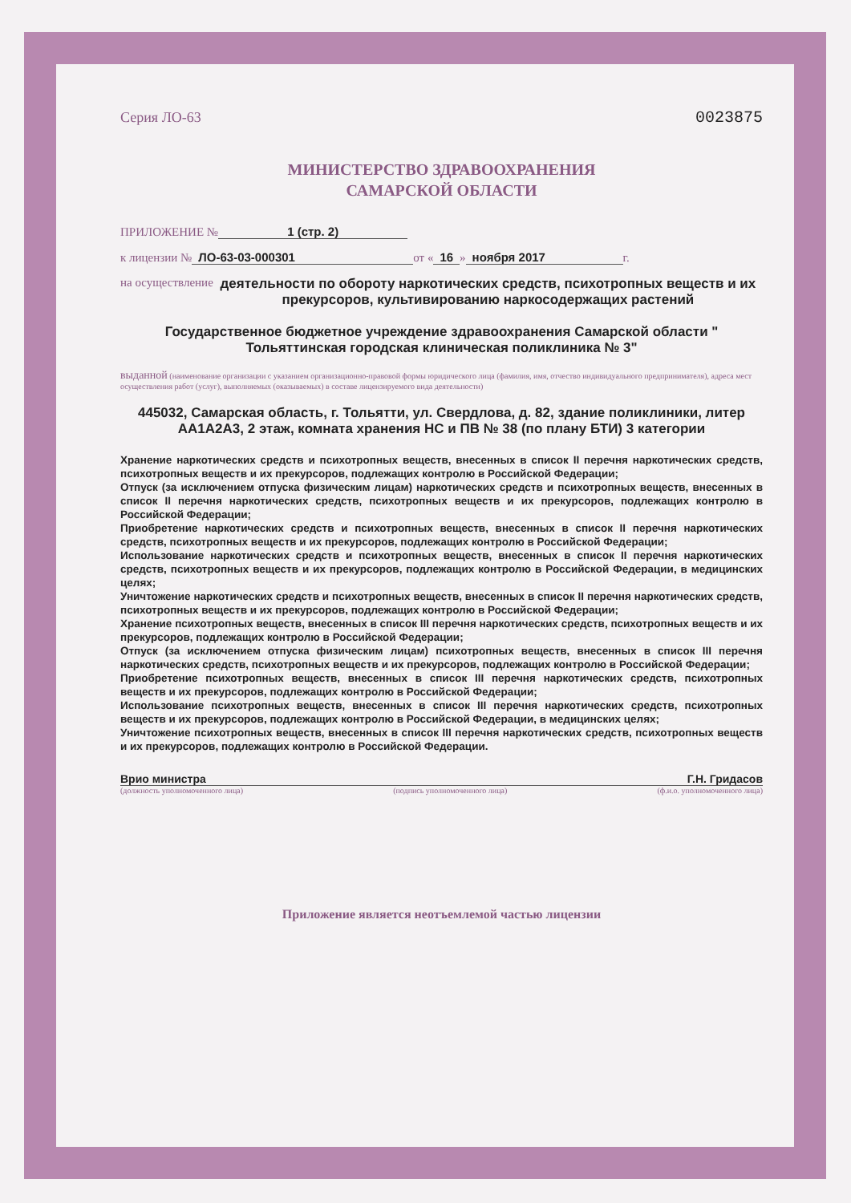Серия ЛО-63 0023875
МИНИСТЕРСТВО ЗДРАВООХРАНЕНИЯ
САМАРСКОЙ ОБЛАСТИ
ПРИЛОЖЕНИЕ № 1 (стр. 2)
к лицензии № ЛО-63-03-000301 от « 16 » ноября 2017 г.
на осуществление деятельности по обороту наркотических средств, психотропных веществ и их прекурсоров, культивированию наркосодержащих растений
Государственное бюджетное учреждение здравоохранения Самарской области " Тольяттинская городская клиническая поликлиника № 3"
выданной (наименование организации с указанием организационно-правовой формы юридического лица (фамилия, имя, отчество индивидуального предпринимателя), адреса мест осуществления работ (услуг), выполняемых (оказываемых) в составе лицензируемого вида деятельности)
445032, Самарская область, г. Тольятти, ул. Свердлова, д. 82, здание поликлиники, литер АА1А2А3, 2 этаж, комната хранения НС и ПВ № 38 (по плану БТИ) 3 категории
Хранение наркотических средств и психотропных веществ, внесенных в список II перечня наркотических средств, психотропных веществ и их прекурсоров, подлежащих контролю в Российской Федерации;
Отпуск (за исключением отпуска физическим лицам) наркотических средств и психотропных веществ, внесенных в список II перечня наркотических средств, психотропных веществ и их прекурсоров, подлежащих контролю в Российской Федерации;
Приобретение наркотических средств и психотропных веществ, внесенных в список II перечня наркотических средств, психотропных веществ и их прекурсоров, подлежащих контролю в Российской Федерации;
Использование наркотических средств и психотропных веществ, внесенных в список II перечня наркотических средств, психотропных веществ и их прекурсоров, подлежащих контролю в Российской Федерации, в медицинских целях;
Уничтожение наркотических средств и психотропных веществ, внесенных в список II перечня наркотических средств, психотропных веществ и их прекурсоров, подлежащих контролю в Российской Федерации;
Хранение психотропных веществ, внесенных в список III перечня наркотических средств, психотропных веществ и их прекурсоров, подлежащих контролю в Российской Федерации;
Отпуск (за исключением отпуска физическим лицам) психотропных веществ, внесенных в список III перечня наркотических средств, психотропных веществ и их прекурсоров, подлежащих контролю в Российской Федерации;
Приобретение психотропных веществ, внесенных в список III перечня наркотических средств, психотропных веществ и их прекурсоров, подлежащих контролю в Российской Федерации;
Использование психотропных веществ, внесенных в список III перечня наркотических средств, психотропных веществ и их прекурсоров, подлежащих контролю в Российской Федерации, в медицинских целях;
Уничтожение психотропных веществ, внесенных в список III перечня наркотических средств, психотропных веществ и их прекурсоров, подлежащих контролю в Российской Федерации.
Врио министра Г.Н. Гридасов
(должность уполномоченного лица) (подпись уполномоченного лица) (ф.и.о. уполномоченного лица)
Приложение является неотъемлемой частью лицензии